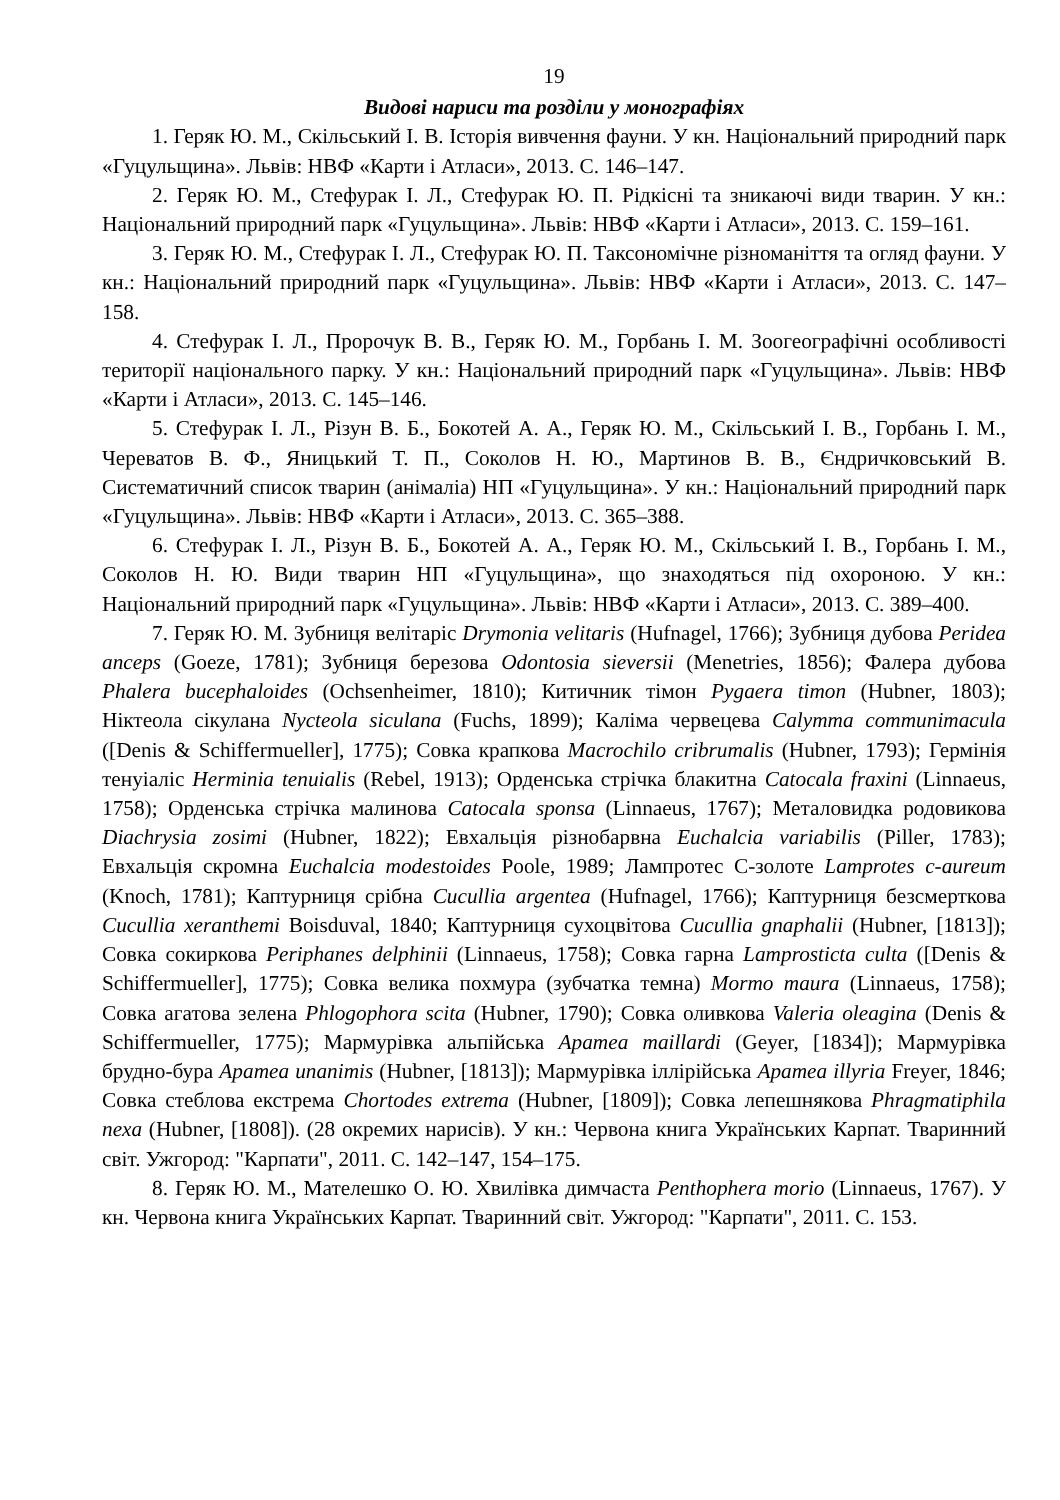19
Видові нариси та розділи у монографіях
1. Геряк Ю. М., Скільський І. В. Історія вивчення фауни. У кн. Національний природний парк «Гуцульщина». Львів: НВФ «Карти і Атласи», 2013. С. 146–147.
2. Геряк Ю. М., Стефурак І. Л., Стефурак Ю. П. Рідкісні та зникаючі види тварин. У кн.: Національний природний парк «Гуцульщина». Львів: НВФ «Карти і Атласи», 2013. С. 159–161.
3. Геряк Ю. М., Стефурак І. Л., Стефурак Ю. П. Таксономічне різноманіття та огляд фауни. У кн.: Національний природний парк «Гуцульщина». Львів: НВФ «Карти і Атласи», 2013. С. 147–158.
4. Стефурак І. Л., Пророчук В. В., Геряк Ю. М., Горбань І. М. Зоогеографічні особливості території національного парку. У кн.: Національний природний парк «Гуцульщина». Львів: НВФ «Карти і Атласи», 2013. С. 145–146.
5. Стефурак І. Л., Різун В. Б., Бокотей А. А., Геряк Ю. М., Скільський І. В., Горбань І. М., Череватов В. Ф., Яницький Т. П., Соколов Н. Ю., Мартинов В. В., Єндричковський В. Систематичний список тварин (анімаліа) НП «Гуцульщина». У кн.: Національний природний парк «Гуцульщина». Львів: НВФ «Карти і Атласи», 2013. С. 365–388.
6. Стефурак І. Л., Різун В. Б., Бокотей А. А., Геряк Ю. М., Скільський І. В., Горбань І. М., Соколов Н. Ю. Види тварин НП «Гуцульщина», що знаходяться під охороною. У кн.: Національний природний парк «Гуцульщина». Львів: НВФ «Карти і Атласи», 2013. С. 389–400.
7. Геряк Ю. М. Зубниця велітаріс Drymonia velitaris (Hufnagel, 1766); Зубниця дубова Peridea anceps (Goeze, 1781); Зубниця березова Odontosia sieversii (Menetries, 1856); Фалера дубова Phalera bucephaloides (Ochsenheimer, 1810); Китичник тімон Pygaera timon (Hubner, 1803); Ніктеола сікулана Nycteola siculana (Fuchs, 1899); Каліма червецева Calymma communimacula ([Denis & Schiffermueller], 1775); Совка крапкова Macrochilo cribrumalis (Hubner, 1793); Гермінія тенуіаліс Herminia tenuialis (Rebel, 1913); Орденська стрічка блакитна Catocala fraxini (Linnaeus, 1758); Орденська стрічка малинова Catocala sponsa (Linnaeus, 1767); Металовидка родовикова Diachrysia zosimi (Hubner, 1822); Евхальція різнобарвна Euchalcia variabilis (Piller, 1783); Евхальція скромна Euchalcia modestoides Poole, 1989; Лампротес С-золоте Lamprotes c-aureum (Knoch, 1781); Каптурниця срібна Cucullia argentea (Hufnagel, 1766); Каптурниця безсмерткова Cucullia xeranthemi Boisduval, 1840; Каптурниця сухоцвітова Cucullia gnaphalii (Hubner, [1813]); Совка сокиркова Periphanes delphinii (Linnaeus, 1758); Совка гарна Lamprosticta culta ([Denis & Schiffermueller], 1775); Совка велика похмура (зубчатка темна) Mormo maura (Linnaeus, 1758); Совка агатова зелена Phlogophora scita (Hubner, 1790); Совка оливкова Valeria oleagina (Denis & Schiffermueller, 1775); Мармурівка альпійська Apamea maillardi (Geyer, [1834]); Мармурівка брудно-бура Apamea unanimis (Hubner, [1813]); Мармурівка іллірійська Apamea illyria Freyer, 1846; Совка стеблова екстрема Chortodes extrema (Hubner, [1809]); Совка лепешнякова Phragmatiphila nexa (Hubner, [1808]). (28 окремих нарисів). У кн.: Червона книга Українських Карпат. Тваринний світ. Ужгород: "Карпати", 2011. С. 142–147, 154–175.
8. Геряк Ю. М., Мателешко О. Ю. Хвилівка димчаста Penthophera morio (Linnaeus, 1767). У кн. Червона книга Українських Карпат. Тваринний світ. Ужгород: "Карпати", 2011. С. 153.